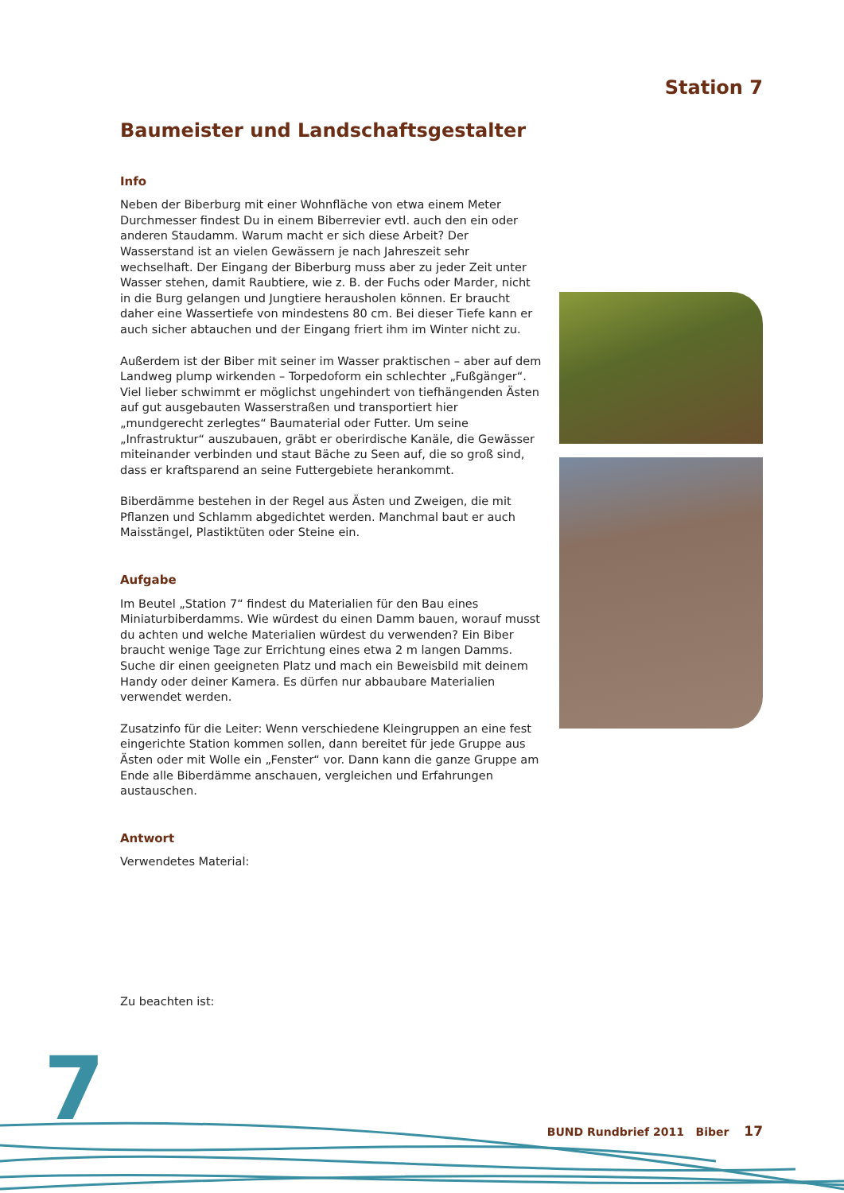Station 7
Baumeister und Landschaftsgestalter
Info
Neben der Biberburg mit einer Wohnfläche von etwa einem Meter Durchmesser findest Du in einem Biberrevier evtl. auch den ein oder anderen Staudamm. Warum macht er sich diese Arbeit? Der Wasserstand ist an vielen Gewässern je nach Jahreszeit sehr wechselhaft. Der Eingang der Biberburg muss aber zu jeder Zeit unter Wasser stehen, damit Raubtiere, wie z. B. der Fuchs oder Marder, nicht in die Burg gelangen und Jungtiere herausholen können. Er braucht daher eine Wassertiefe von mindestens 80 cm. Bei dieser Tiefe kann er auch sicher abtauchen und der Eingang friert ihm im Winter nicht zu.
Außerdem ist der Biber mit seiner im Wasser praktischen – aber auf dem Landweg plump wirkenden – Torpedoform ein schlechter „Fußgänger“. Viel lieber schwimmt er möglichst ungehindert von tiefhängenden Ästen auf gut ausgebauten Wasserstraßen und transportiert hier „mundgerecht zerlegtes“ Baumaterial oder Futter. Um seine „Infrastruktur“ auszubauen, gräbt er oberirdische Kanäle, die Gewässer miteinander verbinden und staut Bäche zu Seen auf, die so groß sind, dass er kraftsparend an seine Futtergebiete herankommt.
Biberdämme bestehen in der Regel aus Ästen und Zweigen, die mit Pflanzen und Schlamm abgedichtet werden. Manchmal baut er auch Maisstängel, Plastiktüten oder Steine ein.
Aufgabe
Im Beutel „Station 7“ findest du Materialien für den Bau eines Miniaturbiberdamms. Wie würdest du einen Damm bauen, worauf musst du achten und welche Materialien würdest du verwenden? Ein Biber braucht wenige Tage zur Errichtung eines etwa 2 m langen Damms. Suche dir einen geeigneten Platz und mach ein Beweisbild mit deinem Handy oder deiner Kamera. Es dürfen nur abbaubare Materialien verwendet werden.
Zusatzinfo für die Leiter: Wenn verschiedene Kleingruppen an eine fest eingerichte Station kommen sollen, dann bereitet für jede Gruppe aus Ästen oder mit Wolle ein „Fenster“ vor. Dann kann die ganze Gruppe am Ende alle Biberdämme anschauen, vergleichen und Erfahrungen austauschen.
Antwort
Verwendetes Material:
Zu beachten ist:
7 BUND Rundbrief 2011 Biber 17